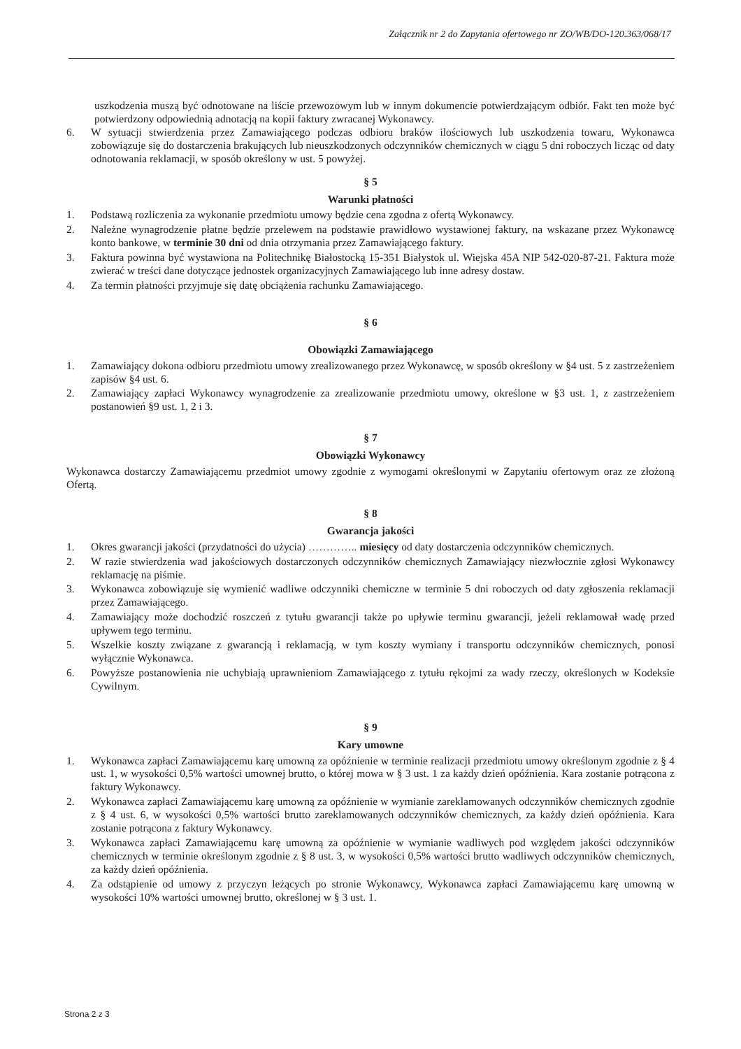Załącznik nr 2 do Zapytania ofertowego nr ZO/WB/DO-120.363/068/17
uszkodzenia muszą być odnotowane na liście przewozowym lub w innym dokumencie potwierdzającym odbiór. Fakt ten może być potwierdzony odpowiednią adnotacją na kopii faktury zwracanej Wykonawcy.
6. W sytuacji stwierdzenia przez Zamawiającego podczas odbioru braków ilościowych lub uszkodzenia towaru, Wykonawca zobowiązuje się do dostarczenia brakujących lub nieuszkodzonych odczynników chemicznych w ciągu 5 dni roboczych licząc od daty odnotowania reklamacji, w sposób określony w ust. 5 powyżej.
§ 5
Warunki płatności
1. Podstawą rozliczenia za wykonanie przedmiotu umowy będzie cena zgodna z ofertą Wykonawcy.
2. Należne wynagrodzenie płatne będzie przelewem na podstawie prawidłowo wystawionej faktury, na wskazane przez Wykonawcę konto bankowe, w terminie 30 dni od dnia otrzymania przez Zamawiającego faktury.
3. Faktura powinna być wystawiona na Politechnikę Białostocką 15-351 Białystok ul. Wiejska 45A NIP 542-020-87-21. Faktura może zwierać w treści dane dotyczące jednostek organizacyjnych Zamawiającego lub inne adresy dostaw.
4. Za termin płatności przyjmuje się datę obciążenia rachunku Zamawiającego.
§ 6
Obowiązki Zamawiającego
1. Zamawiający dokona odbioru przedmiotu umowy zrealizowanego przez Wykonawcę, w sposób określony w §4 ust. 5 z zastrzeżeniem zapisów §4 ust. 6.
2. Zamawiający zapłaci Wykonawcy wynagrodzenie za zrealizowanie przedmiotu umowy, określone w §3 ust. 1, z zastrzeżeniem postanowień §9 ust. 1, 2 i 3.
§ 7
Obowiązki Wykonawcy
Wykonawca dostarczy Zamawiającemu przedmiot umowy zgodnie z wymogami określonymi w Zapytaniu ofertowym oraz ze złożoną Ofertą.
§ 8
Gwarancja jakości
1. Okres gwarancji jakości (przydatności do użycia) ………….. miesięcy od daty dostarczenia odczynników chemicznych.
2. W razie stwierdzenia wad jakościowych dostarczonych odczynników chemicznych Zamawiający niezwłocznie zgłosi Wykonawcy reklamację na piśmie.
3. Wykonawca zobowiązuje się wymienić wadliwe odczynniki chemiczne w terminie 5 dni roboczych od daty zgłoszenia reklamacji przez Zamawiającego.
4. Zamawiający może dochodzić roszczeń z tytułu gwarancji także po upływie terminu gwarancji, jeżeli reklamował wadę przed upływem tego terminu.
5. Wszelkie koszty związane z gwarancją i reklamacją, w tym koszty wymiany i transportu odczynników chemicznych, ponosi wyłącznie Wykonawca.
6. Powyższe postanowienia nie uchybiają uprawnieniom Zamawiającego z tytułu rękojmi za wady rzeczy, określonych w Kodeksie Cywilnym.
§ 9
Kary umowne
1. Wykonawca zapłaci Zamawiającemu karę umowną za opóźnienie w terminie realizacji przedmiotu umowy określonym zgodnie z § 4 ust. 1, w wysokości 0,5% wartości umownej brutto, o której mowa w § 3 ust. 1 za każdy dzień opóźnienia. Kara zostanie potrącona z faktury Wykonawcy.
2. Wykonawca zapłaci Zamawiającemu karę umowną za opóźnienie w wymianie zareklamowanych odczynników chemicznych zgodnie z § 4 ust. 6, w wysokości 0,5% wartości brutto zareklamowanych odczynników chemicznych, za każdy dzień opóźnienia. Kara zostanie potrącona z faktury Wykonawcy.
3. Wykonawca zapłaci Zamawiającemu karę umowną za opóźnienie w wymianie wadliwych pod względem jakości odczynników chemicznych w terminie określonym zgodnie z § 8 ust. 3, w wysokości 0,5% wartości brutto wadliwych odczynników chemicznych, za każdy dzień opóźnienia.
4. Za odstąpienie od umowy z przyczyn leżących po stronie Wykonawcy, Wykonawca zapłaci Zamawiającemu karę umowną w wysokości 10% wartości umownej brutto, określonej w § 3 ust. 1.
Strona 2 z 3